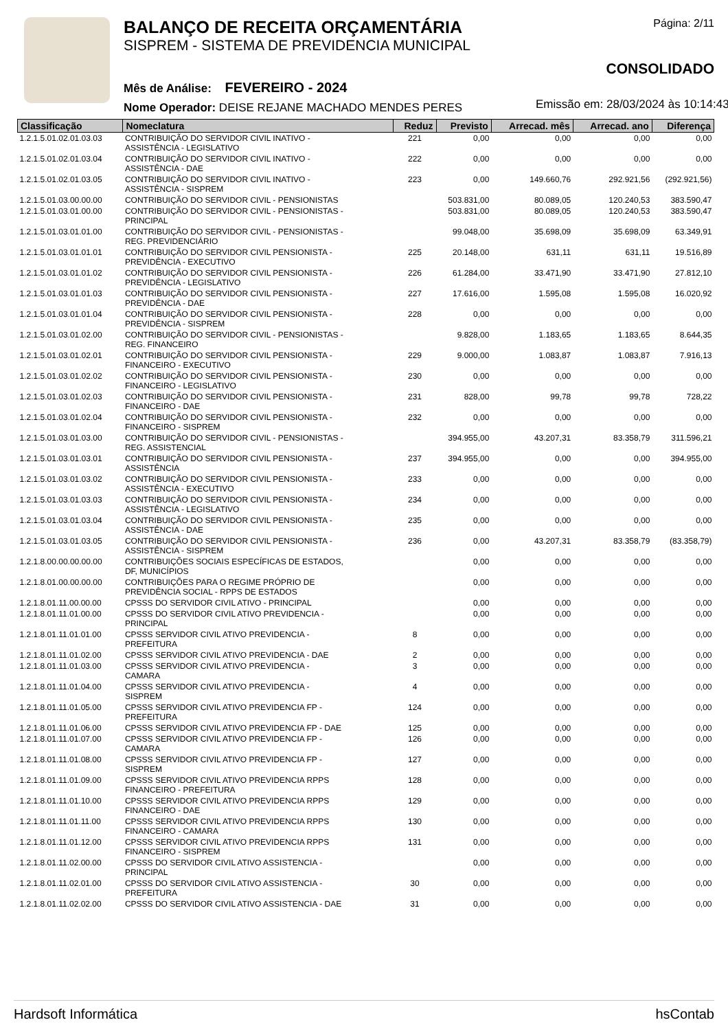BALANÇO DE RECEITA ORÇAMENTÁRIA
SISPREM - SISTEMA DE PREVIDENCIA MUNICIPAL
Mês de Análise: FEVEREIRO - 2024
Nome Operador: DEISE REJANE MACHADO MENDES PERES
Página: 2/11
CONSOLIDADO
Emissão em: 28/03/2024 às 10:14:43
| Classificação | Nomeclatura | Reduz | Previsto | Arrecad. mês | Arrecad. ano | Diferença |
| --- | --- | --- | --- | --- | --- | --- |
| 1.2.1.5.01.02.01.03.03 | CONTRIBUIÇÃO DO SERVIDOR CIVIL INATIVO - ASSISTÊNCIA - LEGISLATIVO | 221 | 0,00 | 0,00 | 0,00 | 0,00 |
| 1.2.1.5.01.02.01.03.04 | CONTRIBUIÇÃO DO SERVIDOR CIVIL INATIVO - ASSISTÊNCIA - DAE | 222 | 0,00 | 0,00 | 0,00 | 0,00 |
| 1.2.1.5.01.02.01.03.05 | CONTRIBUIÇÃO DO SERVIDOR CIVIL INATIVO - ASSISTÊNCIA - SISPREM | 223 | 0,00 | 149.660,76 | 292.921,56 | (292.921,56) |
| 1.2.1.5.01.03.00.00.00 | CONTRIBUIÇÃO DO SERVIDOR CIVIL - PENSIONISTAS | | 503.831,00 | 80.089,05 | 120.240,53 | 383.590,47 |
| 1.2.1.5.01.03.01.00.00 | CONTRIBUIÇÃO DO SERVIDOR CIVIL - PENSIONISTAS - PRINCIPAL | | 503.831,00 | 80.089,05 | 120.240,53 | 383.590,47 |
| 1.2.1.5.01.03.01.01.00 | CONTRIBUIÇÃO DO SERVIDOR CIVIL - PENSIONISTAS - REG. PREVIDENCIÁRIO | | 99.048,00 | 35.698,09 | 35.698,09 | 63.349,91 |
| 1.2.1.5.01.03.01.01.01 | CONTRIBUIÇÃO DO SERVIDOR CIVIL PENSIONISTA - PREVIDÊNCIA - EXECUTIVO | 225 | 20.148,00 | 631,11 | 631,11 | 19.516,89 |
| 1.2.1.5.01.03.01.01.02 | CONTRIBUIÇÃO DO SERVIDOR CIVIL PENSIONISTA - PREVIDÊNCIA - LEGISLATIVO | 226 | 61.284,00 | 33.471,90 | 33.471,90 | 27.812,10 |
| 1.2.1.5.01.03.01.01.03 | CONTRIBUIÇÃO DO SERVIDOR CIVIL PENSIONISTA - PREVIDÊNCIA - DAE | 227 | 17.616,00 | 1.595,08 | 1.595,08 | 16.020,92 |
| 1.2.1.5.01.03.01.01.04 | CONTRIBUIÇÃO DO SERVIDOR CIVIL PENSIONISTA - PREVIDÊNCIA - SISPREM | 228 | 0,00 | 0,00 | 0,00 | 0,00 |
| 1.2.1.5.01.03.01.02.00 | CONTRIBUIÇÃO DO SERVIDOR CIVIL - PENSIONISTAS - REG. FINANCEIRO | | 9.828,00 | 1.183,65 | 1.183,65 | 8.644,35 |
| 1.2.1.5.01.03.01.02.01 | CONTRIBUIÇÃO DO SERVIDOR CIVIL PENSIONISTA - FINANCEIRO - EXECUTIVO | 229 | 9.000,00 | 1.083,87 | 1.083,87 | 7.916,13 |
| 1.2.1.5.01.03.01.02.02 | CONTRIBUIÇÃO DO SERVIDOR CIVIL PENSIONISTA - FINANCEIRO - LEGISLATIVO | 230 | 0,00 | 0,00 | 0,00 | 0,00 |
| 1.2.1.5.01.03.01.02.03 | CONTRIBUIÇÃO DO SERVIDOR CIVIL PENSIONISTA - FINANCEIRO - DAE | 231 | 828,00 | 99,78 | 99,78 | 728,22 |
| 1.2.1.5.01.03.01.02.04 | CONTRIBUIÇÃO DO SERVIDOR CIVIL PENSIONISTA - FINANCEIRO - SISPREM | 232 | 0,00 | 0,00 | 0,00 | 0,00 |
| 1.2.1.5.01.03.01.03.00 | CONTRIBUIÇÃO DO SERVIDOR CIVIL - PENSIONISTAS - REG. ASSISTENCIAL | | 394.955,00 | 43.207,31 | 83.358,79 | 311.596,21 |
| 1.2.1.5.01.03.01.03.01 | CONTRIBUIÇÃO DO SERVIDOR CIVIL PENSIONISTA - ASSISTÊNCIA | 237 | 394.955,00 | 0,00 | 0,00 | 394.955,00 |
| 1.2.1.5.01.03.01.03.02 | CONTRIBUIÇÃO DO SERVIDOR CIVIL PENSIONISTA - ASSISTÊNCIA - EXECUTIVO | 233 | 0,00 | 0,00 | 0,00 | 0,00 |
| 1.2.1.5.01.03.01.03.03 | CONTRIBUIÇÃO DO SERVIDOR CIVIL PENSIONISTA - ASSISTÊNCIA - LEGISLATIVO | 234 | 0,00 | 0,00 | 0,00 | 0,00 |
| 1.2.1.5.01.03.01.03.04 | CONTRIBUIÇÃO DO SERVIDOR CIVIL PENSIONISTA - ASSISTÊNCIA - DAE | 235 | 0,00 | 0,00 | 0,00 | 0,00 |
| 1.2.1.5.01.03.01.03.05 | CONTRIBUIÇÃO DO SERVIDOR CIVIL PENSIONISTA - ASSISTÊNCIA - SISPREM | 236 | 0,00 | 43.207,31 | 83.358,79 | (83.358,79) |
| 1.2.1.8.00.00.00.00.00 | CONTRIBUIÇÕES SOCIAIS ESPECÍFICAS DE ESTADOS, DF, MUNICÍPIOS | | 0,00 | 0,00 | 0,00 | 0,00 |
| 1.2.1.8.01.00.00.00.00 | CONTRIBUIÇÕES PARA O REGIME PRÓPRIO DE PREVIDÊNCIA SOCIAL - RPPS DE ESTADOS | | 0,00 | 0,00 | 0,00 | 0,00 |
| 1.2.1.8.01.11.00.00.00 | CPSSS DO SERVIDOR CIVIL ATIVO - PRINCIPAL | | 0,00 | 0,00 | 0,00 | 0,00 |
| 1.2.1.8.01.11.01.00.00 | CPSSS DO SERVIDOR CIVIL ATIVO PREVIDENCIA - PRINCIPAL | | 0,00 | 0,00 | 0,00 | 0,00 |
| 1.2.1.8.01.11.01.01.00 | CPSSS SERVIDOR CIVIL ATIVO PREVIDENCIA - PREFEITURA | 8 | 0,00 | 0,00 | 0,00 | 0,00 |
| 1.2.1.8.01.11.01.02.00 | CPSSS SERVIDOR CIVIL ATIVO PREVIDENCIA - DAE | 2 | 0,00 | 0,00 | 0,00 | 0,00 |
| 1.2.1.8.01.11.01.03.00 | CPSSS SERVIDOR CIVIL ATIVO PREVIDENCIA - CAMARA | 3 | 0,00 | 0,00 | 0,00 | 0,00 |
| 1.2.1.8.01.11.01.04.00 | CPSSS SERVIDOR CIVIL ATIVO PREVIDENCIA - SISPREM | 4 | 0,00 | 0,00 | 0,00 | 0,00 |
| 1.2.1.8.01.11.01.05.00 | CPSSS SERVIDOR CIVIL ATIVO PREVIDENCIA FP - PREFEITURA | 124 | 0,00 | 0,00 | 0,00 | 0,00 |
| 1.2.1.8.01.11.01.06.00 | CPSSS SERVIDOR CIVIL ATIVO PREVIDENCIA FP - DAE | 125 | 0,00 | 0,00 | 0,00 | 0,00 |
| 1.2.1.8.01.11.01.07.00 | CPSSS SERVIDOR CIVIL ATIVO PREVIDENCIA FP - CAMARA | 126 | 0,00 | 0,00 | 0,00 | 0,00 |
| 1.2.1.8.01.11.01.08.00 | CPSSS SERVIDOR CIVIL ATIVO PREVIDENCIA FP - SISPREM | 127 | 0,00 | 0,00 | 0,00 | 0,00 |
| 1.2.1.8.01.11.01.09.00 | CPSSS SERVIDOR CIVIL ATIVO PREVIDENCIA RPPS FINANCEIRO - PREFEITURA | 128 | 0,00 | 0,00 | 0,00 | 0,00 |
| 1.2.1.8.01.11.01.10.00 | CPSSS SERVIDOR CIVIL ATIVO PREVIDENCIA RPPS FINANCEIRO - DAE | 129 | 0,00 | 0,00 | 0,00 | 0,00 |
| 1.2.1.8.01.11.01.11.00 | CPSSS SERVIDOR CIVIL ATIVO PREVIDENCIA RPPS FINANCEIRO - CAMARA | 130 | 0,00 | 0,00 | 0,00 | 0,00 |
| 1.2.1.8.01.11.01.12.00 | CPSSS SERVIDOR CIVIL ATIVO PREVIDENCIA RPPS FINANCEIRO - SISPREM | 131 | 0,00 | 0,00 | 0,00 | 0,00 |
| 1.2.1.8.01.11.02.00.00 | CPSSS DO SERVIDOR CIVIL ATIVO ASSISTENCIA - PRINCIPAL | | 0,00 | 0,00 | 0,00 | 0,00 |
| 1.2.1.8.01.11.02.01.00 | CPSSS DO SERVIDOR CIVIL ATIVO ASSISTENCIA - PREFEITURA | 30 | 0,00 | 0,00 | 0,00 | 0,00 |
| 1.2.1.8.01.11.02.02.00 | CPSSS DO SERVIDOR CIVIL ATIVO ASSISTENCIA - DAE | 31 | 0,00 | 0,00 | 0,00 | 0,00 |
Hardsoft Informática hsContab